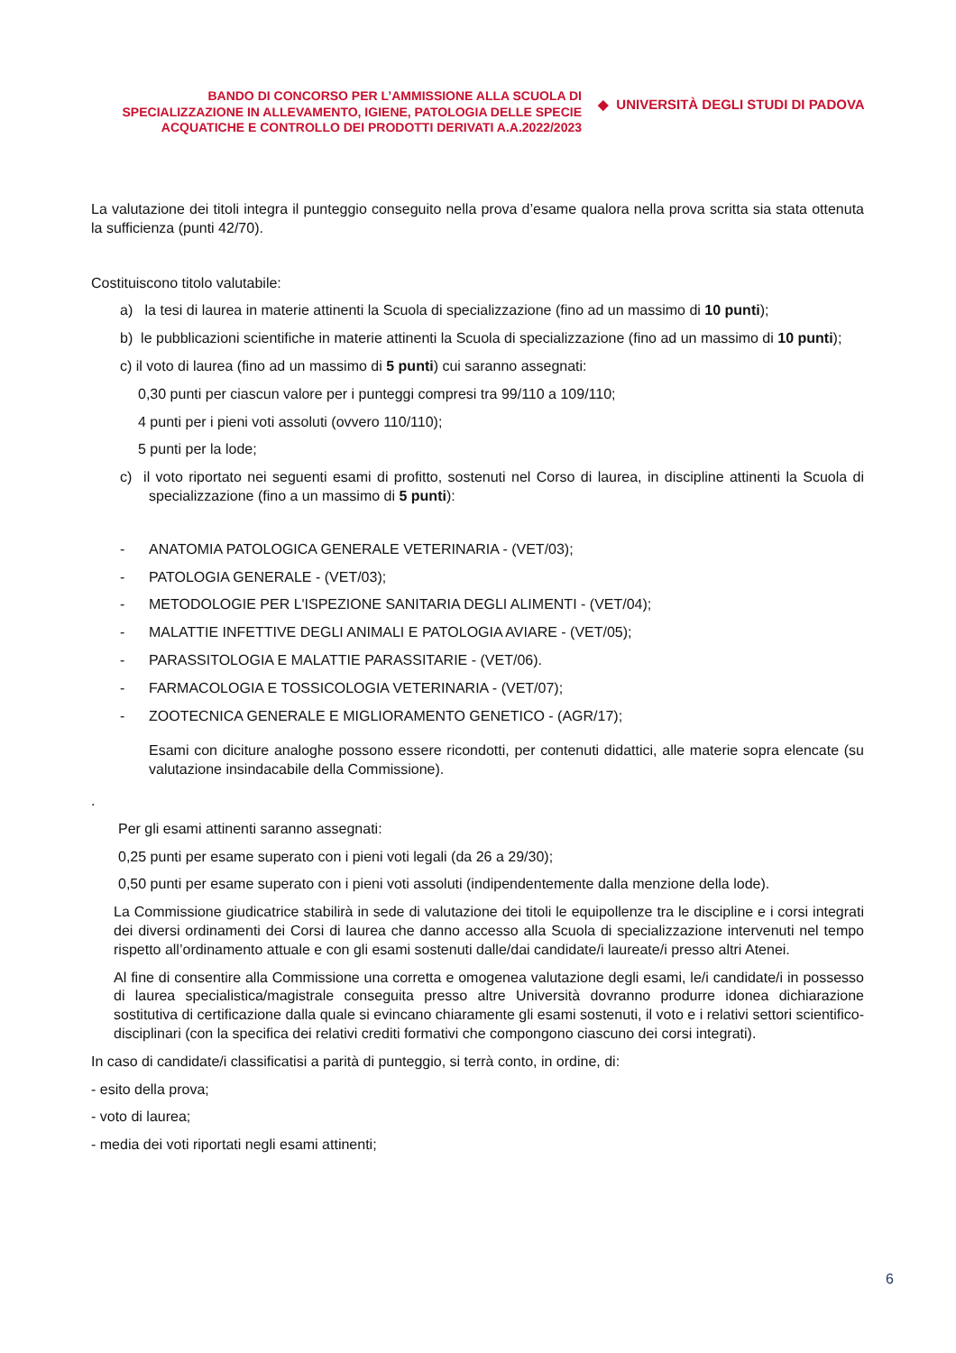BANDO DI CONCORSO PER L’AMMISSIONE ALLA SCUOLA DI SPECIALIZZAZIONE IN ALLEVAMENTO, IGIENE, PATOLOGIA DELLE SPECIE ACQUATICHE E CONTROLLO DEI PRODOTTI DERIVATI A.A.2022/2023
◆ UNIVERSITÀ DEGLI STUDI DI PADOVA
La valutazione dei titoli integra il punteggio conseguito nella prova d’esame qualora nella prova scritta sia stata ottenuta la sufficienza (punti 42/70).
Costituiscono titolo valutabile:
a) la tesi di laurea in materie attinenti la Scuola di specializzazione (fino ad un massimo di 10 punti);
b) le pubblicazioni scientifiche in materie attinenti la Scuola di specializzazione (fino ad un massimo di 10 punti);
c) il voto di laurea (fino ad un massimo di 5 punti) cui saranno assegnati:
0,30 punti per ciascun valore per i punteggi compresi tra 99/110 a 109/110;
4 punti per i pieni voti assoluti (ovvero 110/110);
5 punti per la lode;
c) il voto riportato nei seguenti esami di profitto, sostenuti nel Corso di laurea, in discipline attinenti la Scuola di specializzazione (fino a un massimo di 5 punti):
- ANATOMIA PATOLOGICA GENERALE VETERINARIA - (VET/03);
- PATOLOGIA GENERALE - (VET/03);
- METODOLOGIE PER L'ISPEZIONE SANITARIA DEGLI ALIMENTI - (VET/04);
- MALATTIE INFETTIVE DEGLI ANIMALI E PATOLOGIA AVIARE - (VET/05);
- PARASSITOLOGIA E MALATTIE PARASSITARIE - (VET/06).
- FARMACOLOGIA E TOSSICOLOGIA VETERINARIA - (VET/07);
- ZOOTECNICA GENERALE E MIGLIORAMENTO GENETICO - (AGR/17);
Esami con diciture analoghe possono essere ricondotti, per contenuti didattici, alle materie sopra elencate (su valutazione insindacabile della Commissione).
.
Per gli esami attinenti saranno assegnati:
0,25 punti per esame superato con i pieni voti legali (da 26 a 29/30);
0,50 punti per esame superato con i pieni voti assoluti (indipendentemente dalla menzione della lode).
La Commissione giudicatrice stabilirà in sede di valutazione dei titoli le equipollenze tra le discipline e i corsi integrati dei diversi ordinamenti dei Corsi di laurea che danno accesso alla Scuola di specializzazione intervenuti nel tempo rispetto all’ordinamento attuale e con gli esami sostenuti dalle/dai candidate/i laureate/i presso altri Atenei.
Al fine di consentire alla Commissione una corretta e omogenea valutazione degli esami, le/i candidate/i in possesso di laurea specialistica/magistrale conseguita presso altre Università dovranno produrre idonea dichiarazione sostitutiva di certificazione dalla quale si evincano chiaramente gli esami sostenuti, il voto e i relativi settori scientifico-disciplinari (con la specifica dei relativi crediti formativi che compongono ciascuno dei corsi integrati).
In caso di candidate/i classificatisi a parità di punteggio, si terrà conto, in ordine, di:
- esito della prova;
- voto di laurea;
- media dei voti riportati negli esami attinenti;
6